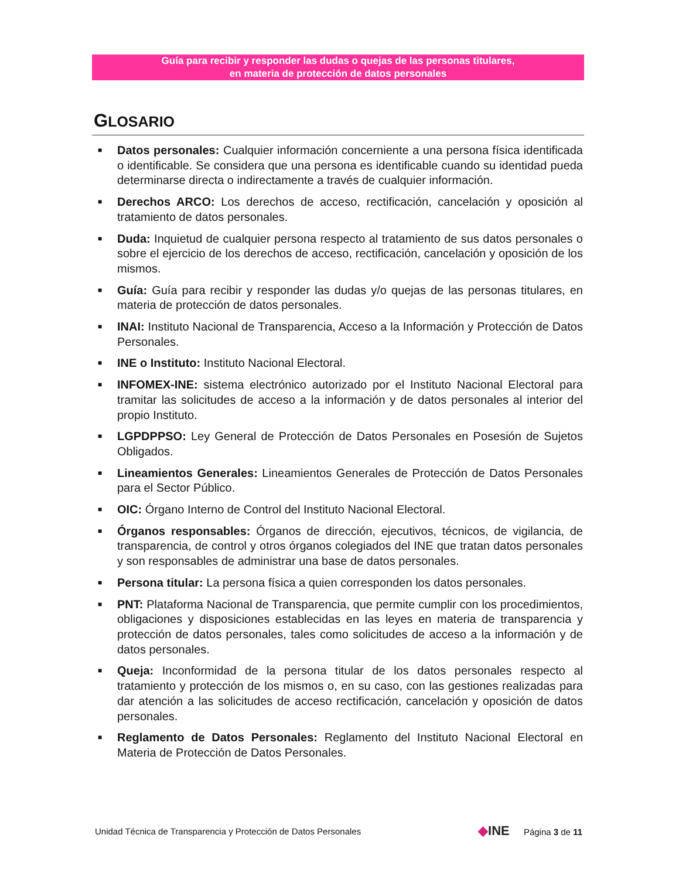Guía para recibir y responder las dudas o quejas de las personas titulares,
en materia de protección de datos personales
GLOSARIO
■ Datos personales: Cualquier información concerniente a una persona física identificada o identificable. Se considera que una persona es identificable cuando su identidad pueda determinarse directa o indirectamente a través de cualquier información.
■ Derechos ARCO: Los derechos de acceso, rectificación, cancelación y oposición al tratamiento de datos personales.
■ Duda: Inquietud de cualquier persona respecto al tratamiento de sus datos personales o sobre el ejercicio de los derechos de acceso, rectificación, cancelación y oposición de los mismos.
■ Guía: Guía para recibir y responder las dudas y/o quejas de las personas titulares, en materia de protección de datos personales.
■ INAI: Instituto Nacional de Transparencia, Acceso a la Información y Protección de Datos Personales.
■ INE o Instituto: Instituto Nacional Electoral.
■ INFOMEX-INE: sistema electrónico autorizado por el Instituto Nacional Electoral para tramitar las solicitudes de acceso a la información y de datos personales al interior del propio Instituto.
■ LGPDPPSO: Ley General de Protección de Datos Personales en Posesión de Sujetos Obligados.
■ Lineamientos Generales: Lineamientos Generales de Protección de Datos Personales para el Sector Público.
■ OIC: Órgano Interno de Control del Instituto Nacional Electoral.
■ Órganos responsables: Órganos de dirección, ejecutivos, técnicos, de vigilancia, de transparencia, de control y otros órganos colegiados del INE que tratan datos personales y son responsables de administrar una base de datos personales.
■ Persona titular: La persona física a quien corresponden los datos personales.
■ PNT: Plataforma Nacional de Transparencia, que permite cumplir con los procedimientos, obligaciones y disposiciones establecidas en las leyes en materia de transparencia y protección de datos personales, tales como solicitudes de acceso a la información y de datos personales.
■ Queja: Inconformidad de la persona titular de los datos personales respecto al tratamiento y protección de los mismos o, en su caso, con las gestiones realizadas para dar atención a las solicitudes de acceso rectificación, cancelación y oposición de datos personales.
■ Reglamento de Datos Personales: Reglamento del Instituto Nacional Electoral en Materia de Protección de Datos Personales.
Unidad Técnica de Transparencia y Protección de Datos Personales ◆INE Página 3 de 11